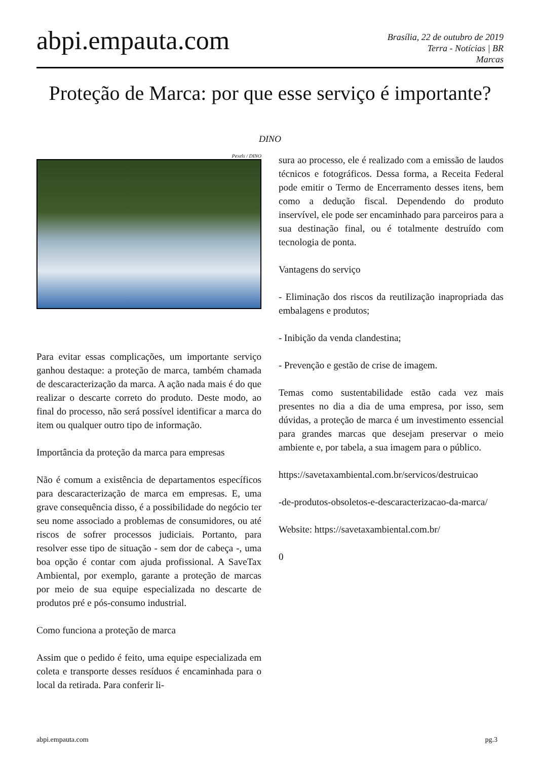abpi.empauta.com
Brasília, 22 de outubro de 2019
Terra - Notícias | BR
Marcas
Proteção de Marca: por que esse serviço é importante?
DINO
Pexels / DINO
Para evitar essas complicações, um importante serviço ganhou destaque: a proteção de marca, também chamada de descaracterização da marca. A ação nada mais é do que realizar o descarte correto do produto. Deste modo, ao final do processo, não será possível identificar a marca do item ou qualquer outro tipo de informação.
Importância da proteção da marca para empresas
Não é comum a existência de departamentos específicos para descaracterização de marca em empresas. E, uma grave consequência disso, é a possibilidade do negócio ter seu nome associado a problemas de consumidores, ou até riscos de sofrer processos judiciais. Portanto, para resolver esse tipo de situação - sem dor de cabeça -, uma boa opção é contar com ajuda profissional. A SaveTax Ambiental, por exemplo, garante a proteção de marcas por meio de sua equipe especializada no descarte de produtos pré e pós-consumo industrial.
Como funciona a proteção de marca
Assim que o pedido é feito, uma equipe especializada em coleta e transporte desses resíduos é encaminhada para o local da retirada. Para conferir li-
sura ao processo, ele é realizado com a emissão de laudos técnicos e fotográficos. Dessa forma, a Receita Federal pode emitir o Termo de Encerramento desses itens, bem como a dedução fiscal. Dependendo do produto inservível, ele pode ser encaminhado para parceiros para a sua destinação final, ou é totalmente destruído com tecnologia de ponta.
Vantagens do serviço
- Eliminação dos riscos da reutilização inapropriada das embalagens e produtos;
- Inibição da venda clandestina;
- Prevenção e gestão de crise de imagem.
Temas como sustentabilidade estão cada vez mais presentes no dia a dia de uma empresa, por isso, sem dúvidas, a proteção de marca é um investimento essencial para grandes marcas que desejam preservar o meio ambiente e, por tabela, a sua imagem para o público.
https://savetaxambiental.com.br/servicos/destruicao
-de-produtos-obsoletos-e-descaracterizacao-da-marca/
Website: https://savetaxambiental.com.br/
0
abpi.empauta.com pg.3